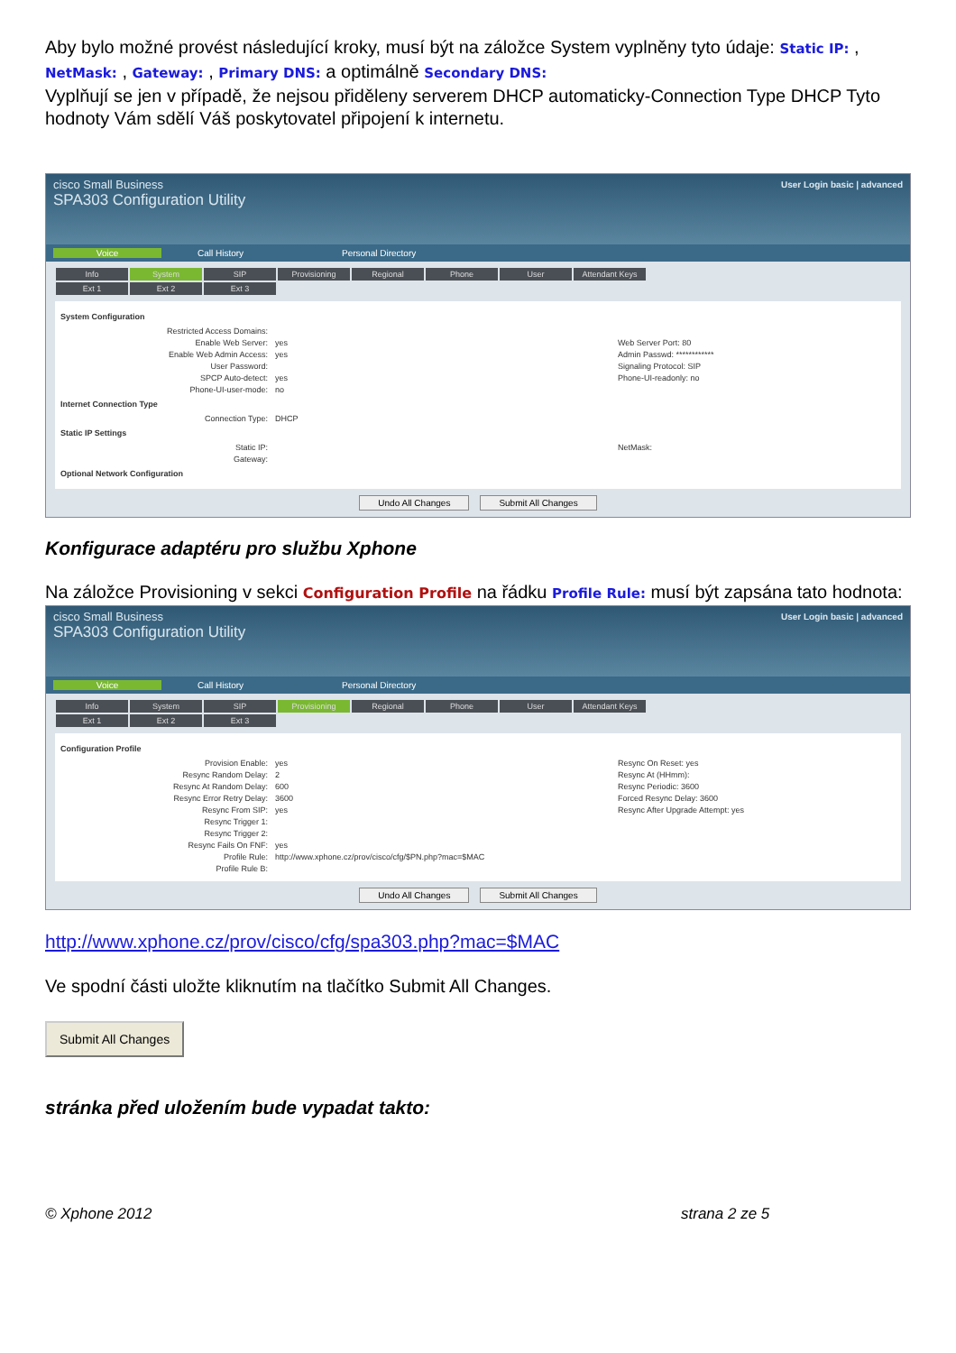Aby bylo možné provést následující kroky, musí být na záložce System vyplněny tyto údaje: Static IP: , NetMask: , Gateway: , Primary DNS: a optimálně Secondary DNS:
Vyplňují se jen v případě, že nejsou přiděleny serverem DHCP automaticky-Connection Type DHCP Tyto hodnoty Vám sdělí Váš poskytovatel připojení k internetu.
cisco Small Business
SPA303 Configuration Utility
User Login basic | advanced
Voice Call History Personal Directory
Info System SIP Provisioning Regional Phone User Attendant Keys
Ext 1 Ext 2 Ext 3
System Configuration
Restricted Access Domains:
Enable Web Server: yes Web Server Port: 80
Enable Web Admin Access: yes Admin Passwd: ************
User Password: Signaling Protocol: SIP
SPCP Auto-detect: yes Phone-UI-readonly: no
Phone-UI-user-mode: no
Internet Connection Type
Connection Type: DHCP
Static IP Settings
Static IP: NetMask:
Gateway:
Optional Network Configuration
Undo All Changes Submit All Changes
Konfigurace adaptéru pro službu Xphone
Na záložce Provisioning v sekci Configuration Profile na řádku Profile Rule: musí být zapsána tato hodnota:
cisco Small Business
SPA303 Configuration Utility
User Login basic | advanced
Voice Call History Personal Directory
Info System SIP Provisioning Regional Phone User Attendant Keys
Ext 1 Ext 2 Ext 3
Configuration Profile
Provision Enable: yes Resync On Reset: yes
Resync Random Delay: 2 Resync At (HHmm):
Resync At Random Delay: 600 Resync Periodic: 3600
Resync Error Retry Delay: 3600 Forced Resync Delay: 3600
Resync From SIP: yes Resync After Upgrade Attempt: yes
Resync Trigger 1:
Resync Trigger 2:
Resync Fails On FNF: yes
Profile Rule: http://www.xphone.cz/prov/cisco/cfg/$PN.php?mac=$MAC
Profile Rule B:
Undo All Changes Submit All Changes
http://www.xphone.cz/prov/cisco/cfg/spa303.php?mac=$MAC
Ve spodní části uložte kliknutím na tlačítko Submit All Changes.
Submit All Changes
stránka před uložením bude vypadat takto:
© Xphone 2012 strana 2 ze 5